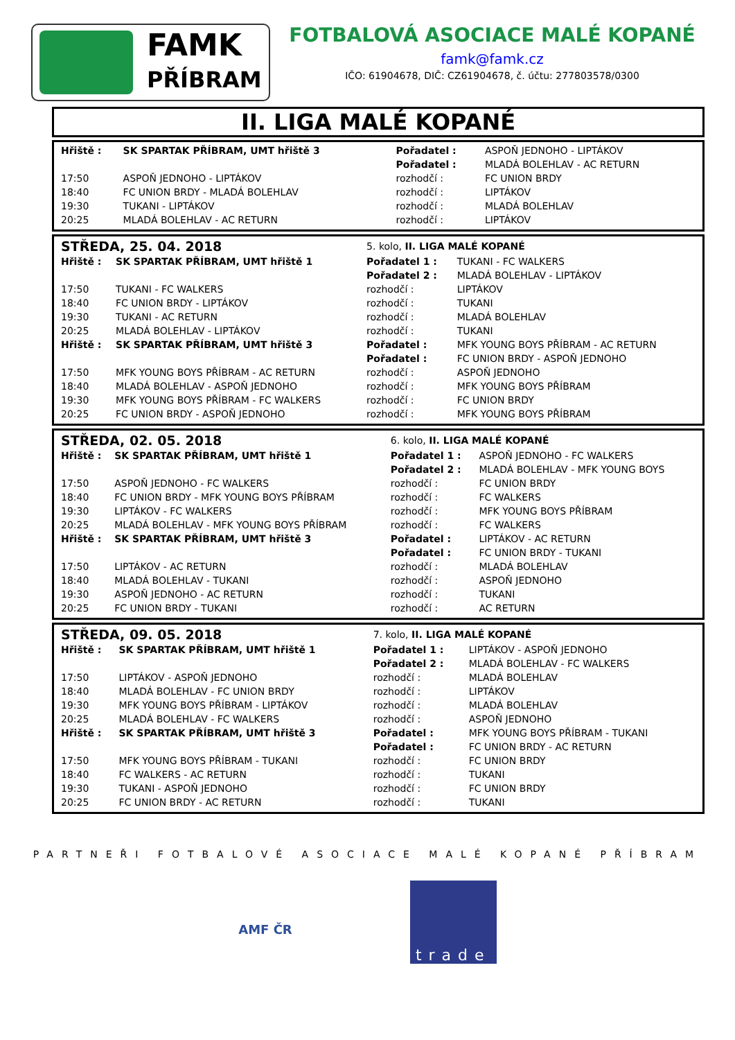FAMK
PŘÍBRAM
FOTBALOVÁ ASOCIACE MALÉ KOPANÉ
famk@famk.cz
IČO: 61904678, DIČ: CZ61904678, č. účtu: 277803578/0300
II. LIGA MALÉ KOPANÉ
| Hřiště : | SK SPARTAK PŘÍBRAM, UMT hřiště 3 | Pořadatel : | ASPOŇ JEDNOHO - LIPTÁKOV |
| | | Pořadatel : | MLADÁ BOLEHLAV - AC RETURN |
| 17:50 | ASPOŇ JEDNOHO - LIPTÁKOV | rozhodčí : | FC UNION BRDY |
| 18:40 | FC UNION BRDY - MLADÁ BOLEHLAV | rozhodčí : | LIPTÁKOV |
| 19:30 | TUKANI - LIPTÁKOV | rozhodčí : | MLADÁ BOLEHLAV |
| 20:25 | MLADÁ BOLEHLAV - AC RETURN | rozhodčí : | LIPTÁKOV |
| STŘEDA, 25. 04. 2018 | | 5. kolo, II. LIGA MALÉ KOPANÉ | |
| Hřiště : | SK SPARTAK PŘÍBRAM, UMT hřiště 1 | Pořadatel 1 : | TUKANI - FC WALKERS |
| | | Pořadatel 2 : | MLADÁ BOLEHLAV - LIPTÁKOV |
| 17:50 | TUKANI - FC WALKERS | rozhodčí : | LIPTÁKOV |
| 18:40 | FC UNION BRDY - LIPTÁKOV | rozhodčí : | TUKANI |
| 19:30 | TUKANI - AC RETURN | rozhodčí : | MLADÁ BOLEHLAV |
| 20:25 | MLADÁ BOLEHLAV - LIPTÁKOV | rozhodčí : | TUKANI |
| Hřiště : | SK SPARTAK PŘÍBRAM, UMT hřiště 3 | Pořadatel : | MFK YOUNG BOYS PŘÍBRAM - AC RETURN |
| | | Pořadatel : | FC UNION BRDY - ASPOŇ JEDNOHO |
| 17:50 | MFK YOUNG BOYS PŘÍBRAM - AC RETURN | rozhodčí : | ASPOŇ JEDNOHO |
| 18:40 | MLADÁ BOLEHLAV - ASPOŇ JEDNOHO | rozhodčí : | MFK YOUNG BOYS PŘÍBRAM |
| 19:30 | MFK YOUNG BOYS PŘÍBRAM - FC WALKERS | rozhodčí : | FC UNION BRDY |
| 20:25 | FC UNION BRDY - ASPOŇ JEDNOHO | rozhodčí : | MFK YOUNG BOYS PŘÍBRAM |
| STŘEDA, 02. 05. 2018 | | 6. kolo, II. LIGA MALÉ KOPANÉ | |
| Hřiště : | SK SPARTAK PŘÍBRAM, UMT hřiště 1 | Pořadatel 1 : | ASPOŇ JEDNOHO - FC WALKERS |
| | | Pořadatel 2 : | MLADÁ BOLEHLAV - MFK YOUNG BOYS |
| 17:50 | ASPOŇ JEDNOHO - FC WALKERS | rozhodčí : | FC UNION BRDY |
| 18:40 | FC UNION BRDY - MFK YOUNG BOYS PŘÍBRAM | rozhodčí : | FC WALKERS |
| 19:30 | LIPTÁKOV - FC WALKERS | rozhodčí : | MFK YOUNG BOYS PŘÍBRAM |
| 20:25 | MLADÁ BOLEHLAV - MFK YOUNG BOYS PŘÍBRAM | rozhodčí : | FC WALKERS |
| Hřiště : | SK SPARTAK PŘÍBRAM, UMT hřiště 3 | Pořadatel : | LIPTÁKOV - AC RETURN |
| | | Pořadatel : | FC UNION BRDY - TUKANI |
| 17:50 | LIPTÁKOV - AC RETURN | rozhodčí : | MLADÁ BOLEHLAV |
| 18:40 | MLADÁ BOLEHLAV - TUKANI | rozhodčí : | ASPOŇ JEDNOHO |
| 19:30 | ASPOŇ JEDNOHO - AC RETURN | rozhodčí : | TUKANI |
| 20:25 | FC UNION BRDY - TUKANI | rozhodčí : | AC RETURN |
| STŘEDA, 09. 05. 2018 | | 7. kolo, II. LIGA MALÉ KOPANÉ | |
| Hřiště : | SK SPARTAK PŘÍBRAM, UMT hřiště 1 | Pořadatel 1 : | LIPTÁKOV - ASPOŇ JEDNOHO |
| | | Pořadatel 2 : | MLADÁ BOLEHLAV - FC WALKERS |
| 17:50 | LIPTÁKOV - ASPOŇ JEDNOHO | rozhodčí : | MLADÁ BOLEHLAV |
| 18:40 | MLADÁ BOLEHLAV - FC UNION BRDY | rozhodčí : | LIPTÁKOV |
| 19:30 | MFK YOUNG BOYS PŘÍBRAM - LIPTÁKOV | rozhodčí : | MLADÁ BOLEHLAV |
| 20:25 | MLADÁ BOLEHLAV - FC WALKERS | rozhodčí : | ASPOŇ JEDNOHO |
| Hřiště : | SK SPARTAK PŘÍBRAM, UMT hřiště 3 | Pořadatel : | MFK YOUNG BOYS PŘÍBRAM - TUKANI |
| | | Pořadatel : | FC UNION BRDY - AC RETURN |
| 17:50 | MFK YOUNG BOYS PŘÍBRAM - TUKANI | rozhodčí : | FC UNION BRDY |
| 18:40 | FC WALKERS - AC RETURN | rozhodčí : | TUKANI |
| 19:30 | TUKANI - ASPOŇ JEDNOHO | rozhodčí : | FC UNION BRDY |
| 20:25 | FC UNION BRDY - AC RETURN | rozhodčí : | TUKANI |
PARTNEŘI FOTBALOVÉ ASOCIACE MALÉ KOPANÉ PŘÍBRAM
AMF ČR
trade